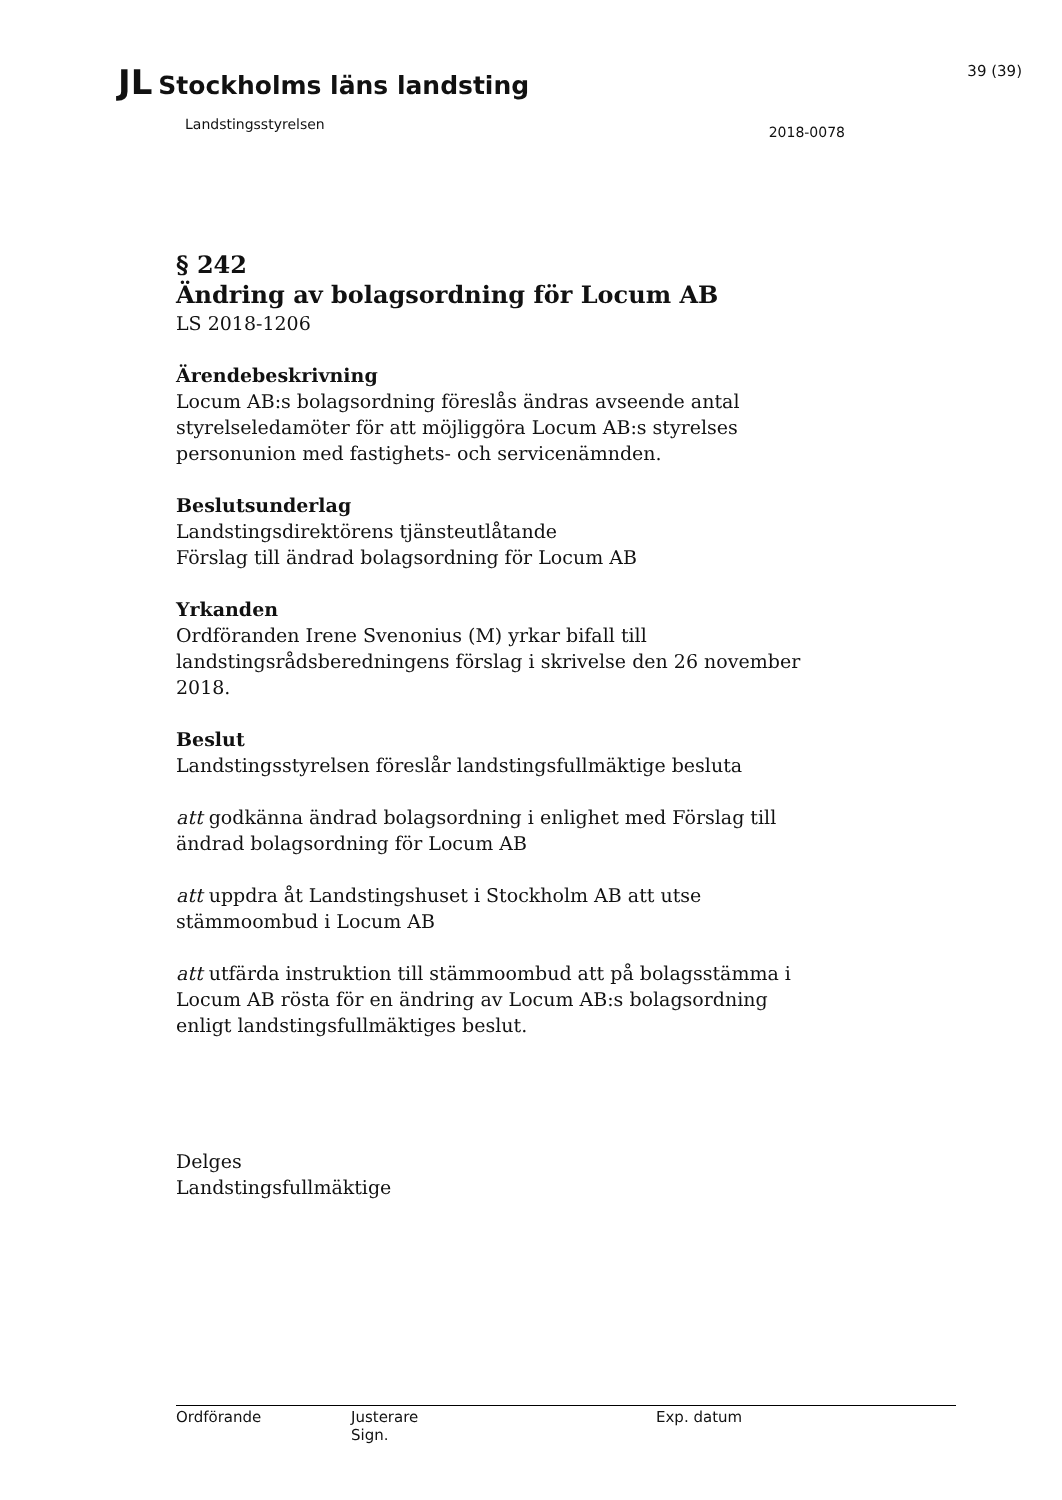JL Stockholms läns landsting
39 (39)
Landstingsstyrelsen
2018-0078
§ 242
Ändring av bolagsordning för Locum AB
LS 2018-1206
Ärendebeskrivning
Locum AB:s bolagsordning föreslås ändras avseende antal styrelseledamöter för att möjliggöra Locum AB:s styrelses personunion med fastighets- och servicenämnden.
Beslutsunderlag
Landstingsdirektörens tjänsteutlåtande
Förslag till ändrad bolagsordning för Locum AB
Yrkanden
Ordföranden Irene Svenonius (M) yrkar bifall till landstingsrådsberedningens förslag i skrivelse den 26 november 2018.
Beslut
Landstingsstyrelsen föreslår landstingsfullmäktige besluta
att godkänna ändrad bolagsordning i enlighet med Förslag till ändrad bolagsordning för Locum AB
att uppdra åt Landstingshuset i Stockholm AB att utse stämmoombud i Locum AB
att utfärda instruktion till stämmoombud att på bolagsstämma i Locum AB rösta för en ändring av Locum AB:s bolagsordning enligt landstingsfullmäktiges beslut.
Delges
Landstingsfullmäktige
Ordförande Justerare
Sign.
Exp. datum